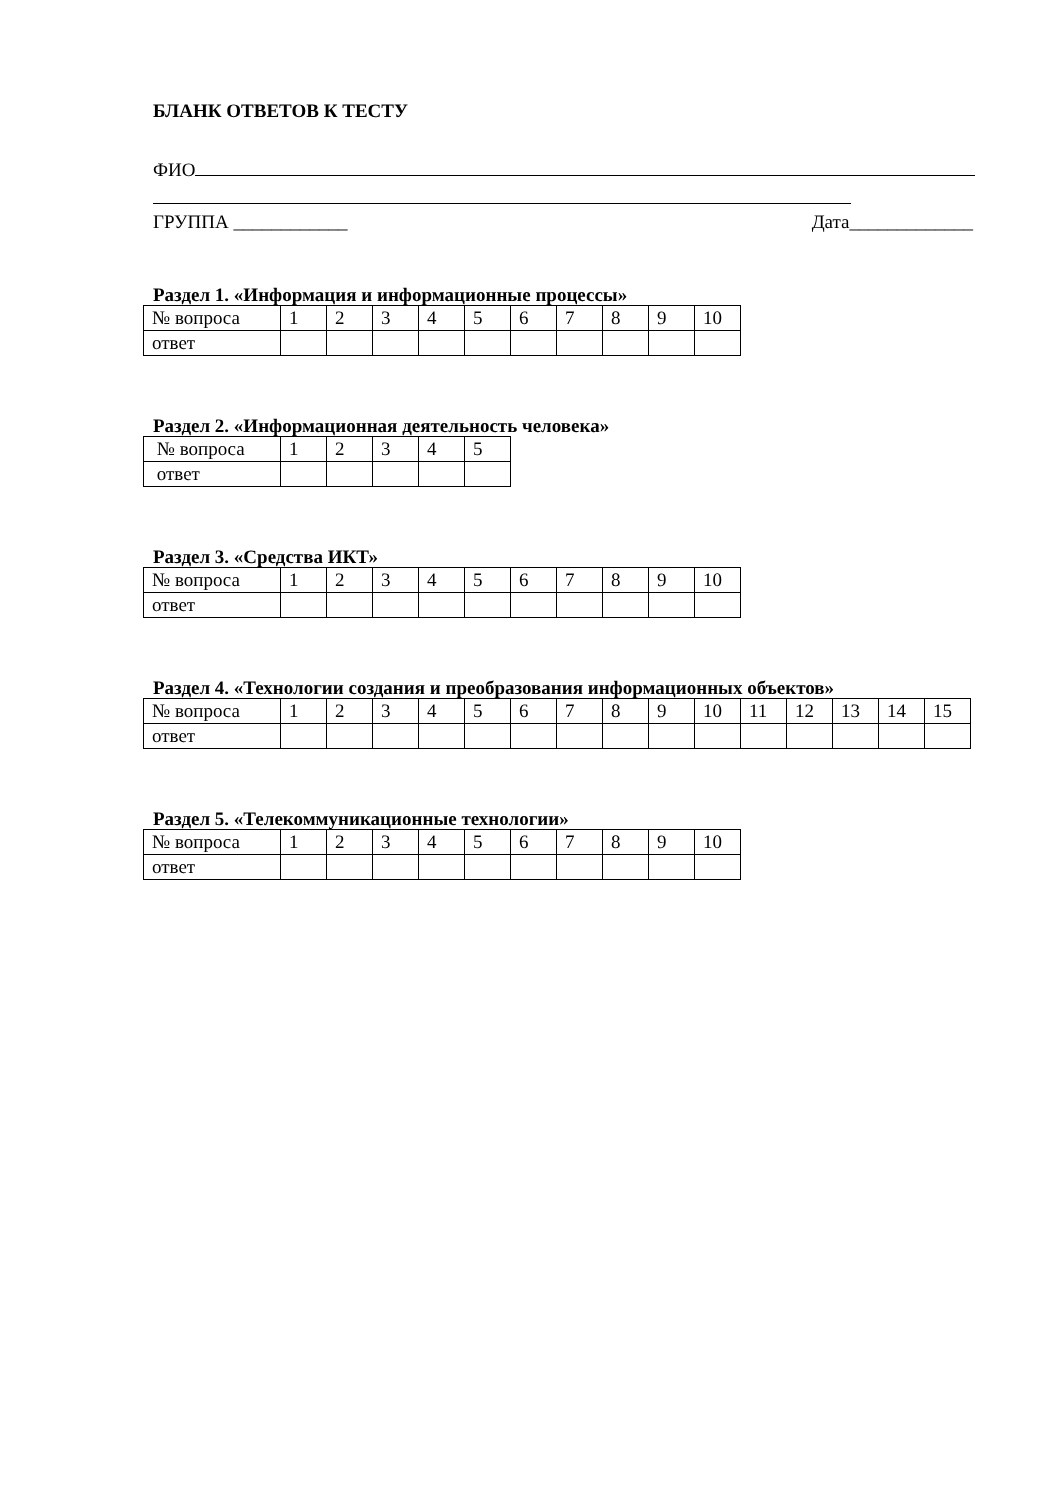БЛАНК ОТВЕТОВ К ТЕСТУ
ФИО
ГРУППА ____________ Дата_____________
Раздел 1. «Информация и информационные процессы»
| № вопроса | 1 | 2 | 3 | 4 | 5 | 6 | 7 | 8 | 9 | 10 |
| ответ | | | | | | | | | | |
Раздел 2. «Информационная деятельность человека»
| № вопроса | 1 | 2 | 3 | 4 | 5 |
| ответ | | | | | |
Раздел 3. «Средства ИКТ»
| № вопроса | 1 | 2 | 3 | 4 | 5 | 6 | 7 | 8 | 9 | 10 |
| ответ | | | | | | | | | | |
Раздел 4. «Технологии создания и преобразования информационных объектов»
| № вопроса | 1 | 2 | 3 | 4 | 5 | 6 | 7 | 8 | 9 | 10 | 11 | 12 | 13 | 14 | 15 |
| ответ | | | | | | | | | | | | | | | |
Раздел 5. «Телекоммуникационные технологии»
| № вопроса | 1 | 2 | 3 | 4 | 5 | 6 | 7 | 8 | 9 | 10 |
| ответ | | | | | | | | | | |